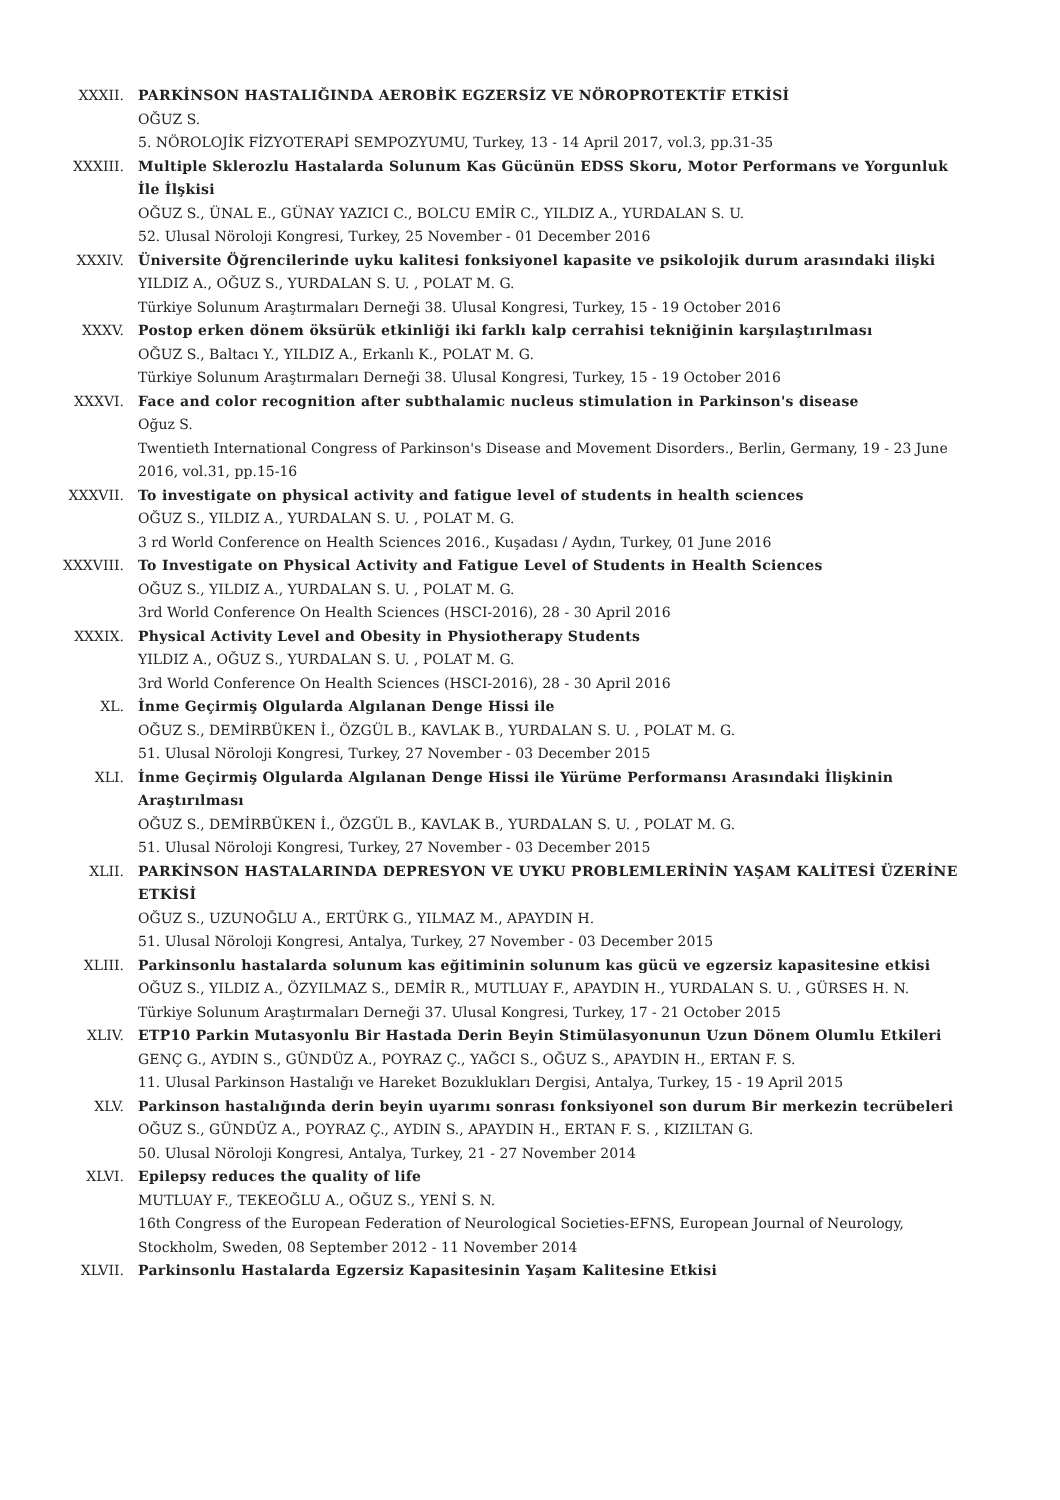XXXII. PARKİNSON HASTALIĞINDA AEROBİK EGZERSİZ VE NÖROPROTEKTİF ETKİSİ
OĞUZ S.
5. NÖROLOJİK FİZYOTERAPİ SEMPOZYUMU, Turkey, 13 - 14 April 2017, vol.3, pp.31-35
XXXIII. Multiple Sklerozlu Hastalarda Solunum Kas Gücünün EDSS Skoru, Motor Performans ve Yorgunluk İle İlşkisi
OĞUZ S., ÜNAL E., GÜNAY YAZICI C., BOLCU EMİR C., YILDIZ A., YURDALAN S. U.
52. Ulusal Nöroloji Kongresi, Turkey, 25 November - 01 December 2016
XXXIV. Üniversite Öğrencilerinde uyku kalitesi fonksiyonel kapasite ve psikolojik durum arasındaki ilişki
YILDIZ A., OĞUZ S., YURDALAN S. U. , POLAT M. G.
Türkiye Solunum Araştırmaları Derneği 38. Ulusal Kongresi, Turkey, 15 - 19 October 2016
XXXV. Postop erken dönem öksürük etkinliği iki farklı kalp cerrahisi tekniğinin karşılaştırılması
OĞUZ S., Baltacı Y., YILDIZ A., Erkanlı K., POLAT M. G.
Türkiye Solunum Araştırmaları Derneği 38. Ulusal Kongresi, Turkey, 15 - 19 October 2016
XXXVI. Face and color recognition after subthalamic nucleus stimulation in Parkinson's disease
Oğuz S.
Twentieth International Congress of Parkinson's Disease and Movement Disorders., Berlin, Germany, 19 - 23 June 2016, vol.31, pp.15-16
XXXVII. To investigate on physical activity and fatigue level of students in health sciences
OĞUZ S., YILDIZ A., YURDALAN S. U. , POLAT M. G.
3 rd World Conference on Health Sciences 2016., Kuşadası / Aydın, Turkey, 01 June 2016
XXXVIII. To Investigate on Physical Activity and Fatigue Level of Students in Health Sciences
OĞUZ S., YILDIZ A., YURDALAN S. U. , POLAT M. G.
3rd World Conference On Health Sciences (HSCI-2016), 28 - 30 April 2016
XXXIX. Physical Activity Level and Obesity in Physiotherapy Students
YILDIZ A., OĞUZ S., YURDALAN S. U. , POLAT M. G.
3rd World Conference On Health Sciences (HSCI-2016), 28 - 30 April 2016
XL. İnme Geçirmiş Olgularda Algılanan Denge Hissi ile
OĞUZ S., DEMİRBÜKEN İ., ÖZGÜL B., KAVLAK B., YURDALAN S. U. , POLAT M. G.
51. Ulusal Nöroloji Kongresi, Turkey, 27 November - 03 December 2015
XLI. İnme Geçirmiş Olgularda Algılanan Denge Hissi ile Yürüme Performansı Arasındaki İlişkinin Araştırılması
OĞUZ S., DEMİRBÜKEN İ., ÖZGÜL B., KAVLAK B., YURDALAN S. U. , POLAT M. G.
51. Ulusal Nöroloji Kongresi, Turkey, 27 November - 03 December 2015
XLII. PARKİNSON HASTALARINDA DEPRESYON VE UYKU PROBLEMLERİNİN YAŞAM KALİTESİ ÜZERİNE ETKİSİ
OĞUZ S., UZUNOĞLU A., ERTÜRK G., YILMAZ M., APAYDIN H.
51. Ulusal Nöroloji Kongresi, Antalya, Turkey, 27 November - 03 December 2015
XLIII. Parkinsonlu hastalarda solunum kas eğitiminin solunum kas gücü ve egzersiz kapasitesine etkisi
OĞUZ S., YILDIZ A., ÖZYILMAZ S., DEMİR R., MUTLUAY F., APAYDIN H., YURDALAN S. U. , GÜRSES H. N.
Türkiye Solunum Araştırmaları Derneği 37. Ulusal Kongresi, Turkey, 17 - 21 October 2015
XLIV. ETP10 Parkin Mutasyonlu Bir Hastada Derin Beyin Stimülasyonunun Uzun Dönem Olumlu Etkileri
GENÇ G., AYDIN S., GÜNDÜZ A., POYRAZ Ç., YAĞCI S., OĞUZ S., APAYDIN H., ERTAN F. S.
11. Ulusal Parkinson Hastalığı ve Hareket Bozuklukları Dergisi, Antalya, Turkey, 15 - 19 April 2015
XLV. Parkinson hastalığında derin beyin uyarımı sonrası fonksiyonel son durum Bir merkezin tecrübeleri
OĞUZ S., GÜNDÜZ A., POYRAZ Ç., AYDIN S., APAYDIN H., ERTAN F. S. , KIZILTAN G.
50. Ulusal Nöroloji Kongresi, Antalya, Turkey, 21 - 27 November 2014
XLVI. Epilepsy reduces the quality of life
MUTLUAY F., TEKEOĞLU A., OĞUZ S., YENİ S. N.
16th Congress of the European Federation of Neurological Societies-EFNS, European Journal of Neurology, Stockholm, Sweden, 08 September 2012 - 11 November 2014
XLVII. Parkinsonlu Hastalarda Egzersiz Kapasitesinin Yaşam Kalitesine Etkisi